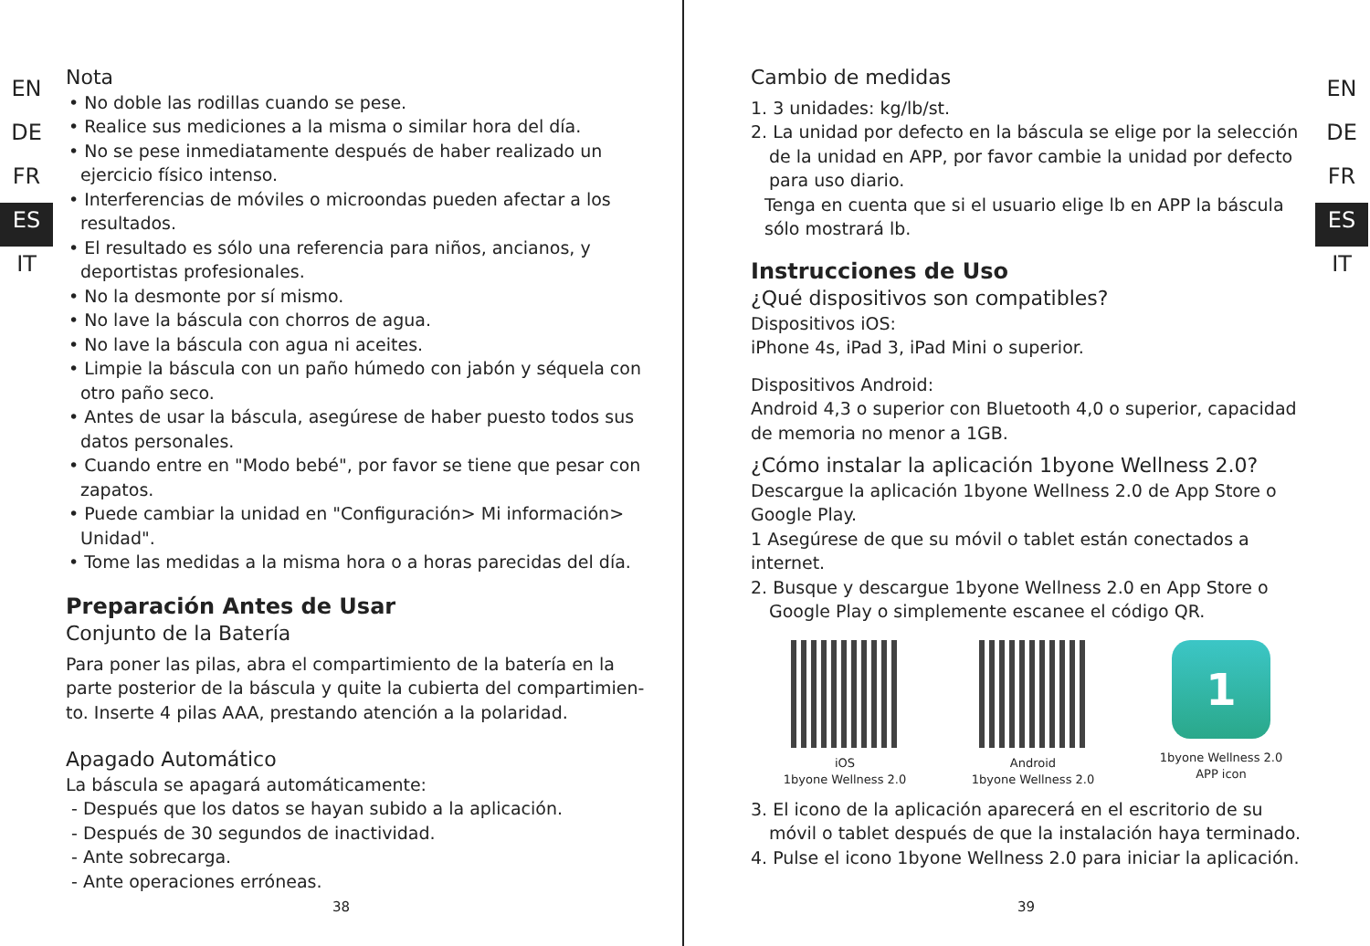EN
DE
FR
ES
IT
Nota
• No doble las rodillas cuando se pese.
• Realice sus mediciones a la misma o similar hora del día.
• No se pese inmediatamente después de haber realizado un ejercicio físico intenso.
• Interferencias de móviles o microondas pueden afectar a los resultados.
• El resultado es sólo una referencia para niños, ancianos, y deportistas profesionales.
• No la desmonte por sí mismo.
• No lave la báscula con chorros de agua.
• No lave la báscula con agua ni aceites.
• Limpie la báscula con un paño húmedo con jabón y séquela con otro paño seco.
• Antes de usar la báscula, asegúrese de haber puesto todos sus datos personales.
• Cuando entre en "Modo bebé", por favor se tiene que pesar con zapatos.
• Puede cambiar la unidad en "Configuración> Mi información> Unidad".
• Tome las medidas a la misma hora o a horas parecidas del día.
Preparación Antes de Usar
Conjunto de la Batería
Para poner las pilas, abra el compartimiento de la batería en la parte posterior de la báscula y quite la cubierta del compartimien-to. Inserte 4 pilas AAA, prestando atención a la polaridad.
Apagado Automático
La báscula se apagará automáticamente:
- Después que los datos se hayan subido a la aplicación.
- Después de 30 segundos de inactividad.
- Ante sobrecarga.
- Ante operaciones erróneas.
38
Cambio de medidas
1. 3 unidades: kg/lb/st.
2. La unidad por defecto en la báscula se elige por la selección de la unidad en APP, por favor cambie la unidad por defecto para uso diario.
Tenga en cuenta que si el usuario elige lb en APP la báscula sólo mostrará lb.
Instrucciones de Uso
¿Qué dispositivos son compatibles?
Dispositivos iOS:
iPhone 4s, iPad 3, iPad Mini o superior.
Dispositivos Android:
Android 4,3 o superior con Bluetooth 4,0 o superior, capacidad de memoria no menor a 1GB.
¿Cómo instalar la aplicación 1byone Wellness 2.0?
Descargue la aplicación 1byone Wellness 2.0 de App Store o Google Play.
1 Asegúrese de que su móvil o tablet están conectados a internet.
2. Busque y descargue 1byone Wellness 2.0 en App Store o Google Play o simplemente escanee el código QR.
iOS
1byone Wellness 2.0
Android
1byone Wellness 2.0
1
1byone Wellness 2.0
APP icon
3. El icono de la aplicación aparecerá en el escritorio de su móvil o tablet después de que la instalación haya terminado.
4. Pulse el icono 1byone Wellness 2.0 para iniciar la aplicación.
EN
DE
FR
ES
IT
39